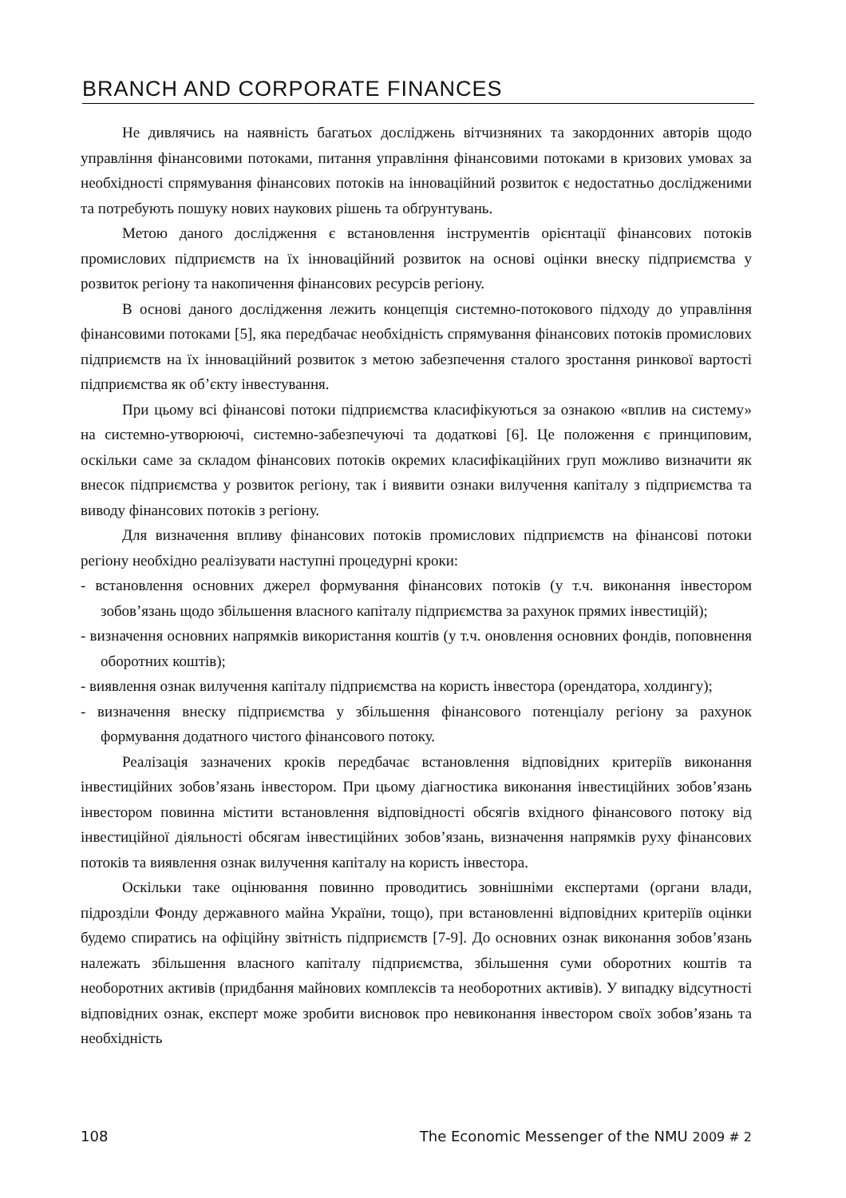BRANCH AND CORPORATE FINANCES
Не дивлячись на наявність багатьох досліджень вітчизняних та закордонних авторів щодо управління фінансовими потоками, питання управління фінансовими потоками в кризових умовах за необхідності спрямування фінансових потоків на інноваційний розвиток є недостатньо дослідженими та потребують пошуку нових наукових рішень та обґрунтувань.
Метою даного дослідження є встановлення інструментів орієнтації фінансових потоків промислових підприємств на їх інноваційний розвиток на основі оцінки внеску підприємства у розвиток регіону та накопичення фінансових ресурсів регіону.
В основі даного дослідження лежить концепція системно-потокового підходу до управління фінансовими потоками [5], яка передбачає необхідність спрямування фінансових потоків промислових підприємств на їх інноваційний розвиток з метою забезпечення сталого зростання ринкової вартості підприємства як об’єкту інвестування.
При цьому всі фінансові потоки підприємства класифікуються за ознакою «вплив на систему» на системно-утворюючі, системно-забезпечуючі та додаткові [6]. Це положення є принциповим, оскільки саме за складом фінансових потоків окремих класифікаційних груп можливо визначити як внесок підприємства у розвиток регіону, так і виявити ознаки вилучення капіталу з підприємства та виводу фінансових потоків з регіону.
Для визначення впливу фінансових потоків промислових підприємств на фінансові потоки регіону необхідно реалізувати наступні процедурні кроки:
- встановлення основних джерел формування фінансових потоків (у т.ч. виконання інвестором зобов’язань щодо збільшення власного капіталу підприємства за рахунок прямих інвестицій);
- визначення основних напрямків використання коштів (у т.ч. оновлення основних фондів, поповнення оборотних коштів);
- виявлення ознак вилучення капіталу підприємства на користь інвестора (орендатора, холдингу);
- визначення внеску підприємства у збільшення фінансового потенціалу регіону за рахунок формування додатного чистого фінансового потоку.
Реалізація зазначених кроків передбачає встановлення відповідних критеріїв виконання інвестиційних зобов’язань інвестором. При цьому діагностика виконання інвестиційних зобов’язань інвестором повинна містити встановлення відповідності обсягів вхідного фінансового потоку від інвестиційної діяльності обсягам інвестиційних зобов’язань, визначення напрямків руху фінансових потоків та виявлення ознак вилучення капіталу на користь інвестора.
Оскільки таке оцінювання повинно проводитись зовнішніми експертами (органи влади, підрозділи Фонду державного майна України, тощо), при встановленні відповідних критеріїв оцінки будемо спиратись на офіційну звітність підприємств [7-9]. До основних ознак виконання зобов’язань належать збільшення власного капіталу підприємства, збільшення суми оборотних коштів та необоротних активів (придбання майнових комплексів та необоротних активів). У випадку відсутності відповідних ознак, експерт може зробити висновок про невиконання інвестором своїх зобов’язань та необхідність
108 The Economic Messenger of the NMU 2009 # 2